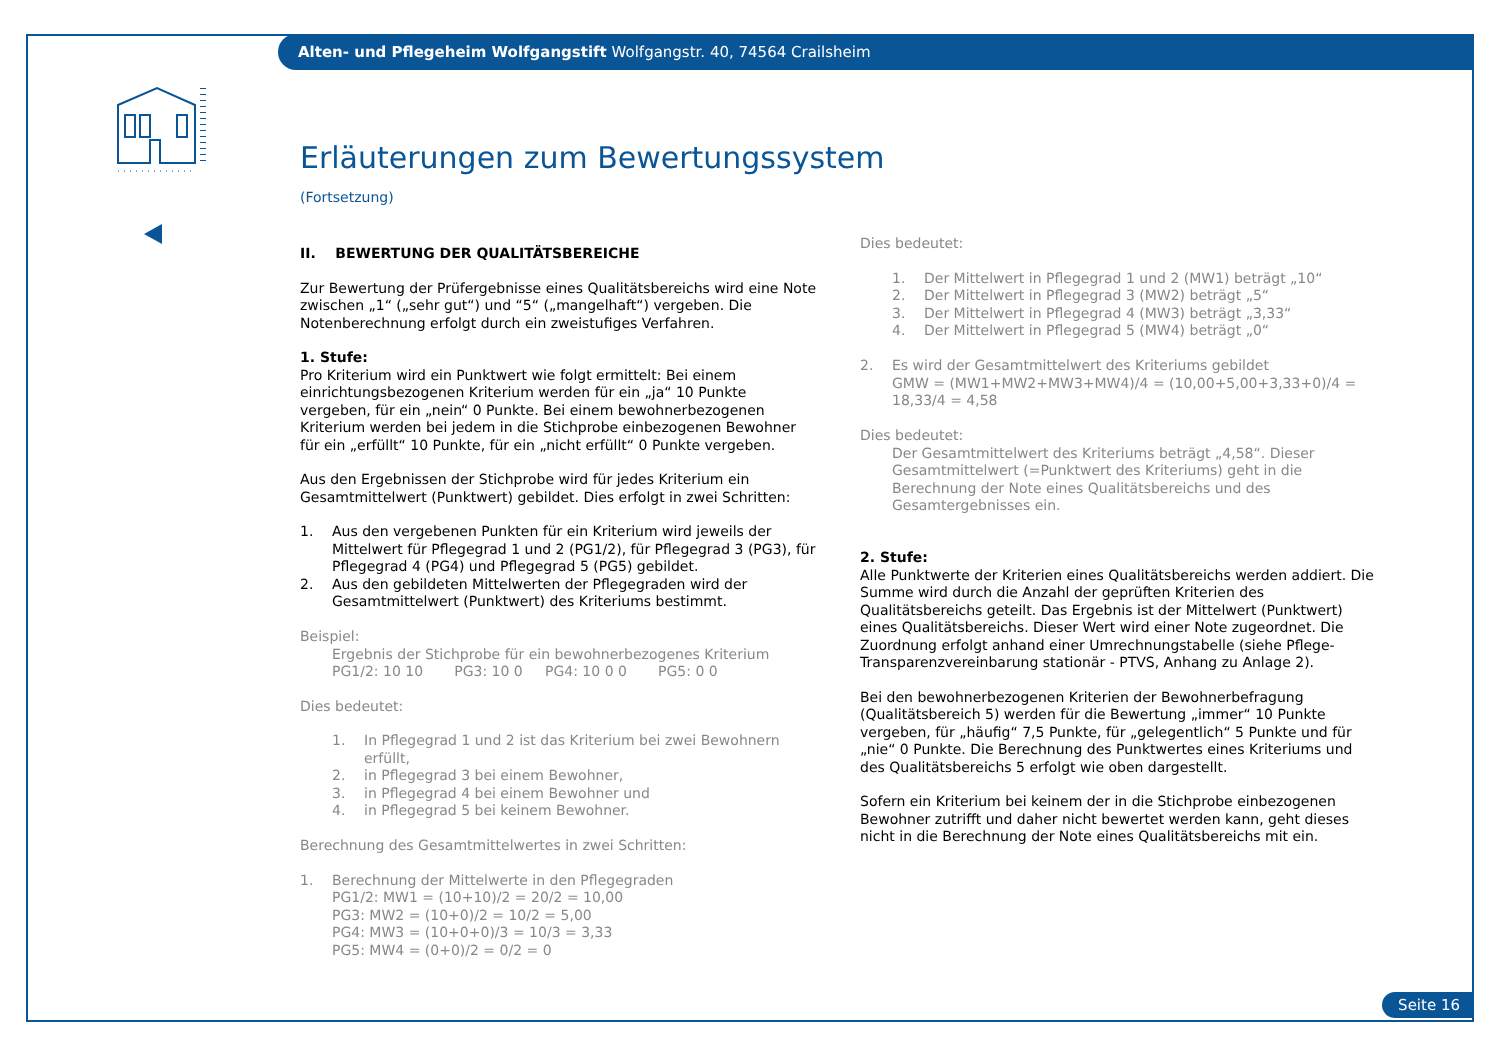Alten- und Pflegeheim Wolfgangstift Wolfgangstr. 40, 74564 Crailsheim
Erläuterungen zum Bewertungssystem
(Fortsetzung)
II. BEWERTUNG DER QUALITÄTSBEREICHE
Zur Bewertung der Prüfergebnisse eines Qualitätsbereichs wird eine Note zwischen „1“ („sehr gut“) und “5“ („mangelhaft“) vergeben. Die Notenberechnung erfolgt durch ein zweistufiges Verfahren.
1. Stufe:
Pro Kriterium wird ein Punktwert wie folgt ermittelt: Bei einem einrichtungsbezogenen Kriterium werden für ein „ja“ 10 Punkte vergeben, für ein „nein“ 0 Punkte. Bei einem bewohnerbezogenen Kriterium werden bei jedem in die Stichprobe einbezogenen Bewohner für ein „erfüllt“ 10 Punkte, für ein „nicht erfüllt“ 0 Punkte vergeben.
Aus den Ergebnissen der Stichprobe wird für jedes Kriterium ein Gesamtmittelwert (Punktwert) gebildet. Dies erfolgt in zwei Schritten:
1. Aus den vergebenen Punkten für ein Kriterium wird jeweils der Mittelwert für Pflegegrad 1 und 2 (PG1/2), für Pflegegrad 3 (PG3), für Pflegegrad 4 (PG4) und Pflegegrad 5 (PG5) gebildet.
2. Aus den gebildeten Mittelwerten der Pflegegraden wird der Gesamtmittelwert (Punktwert) des Kriteriums bestimmt.
Beispiel:
Ergebnis der Stichprobe für ein bewohnerbezogenes Kriterium
PG1/2: 10 10 PG3: 10 0 PG4: 10 0 0 PG5: 0 0
Dies bedeutet:
1. In Pflegegrad 1 und 2 ist das Kriterium bei zwei Bewohnern erfüllt,
2. in Pflegegrad 3 bei einem Bewohner,
3. in Pflegegrad 4 bei einem Bewohner und
4. in Pflegegrad 5 bei keinem Bewohner.
Berechnung des Gesamtmittelwertes in zwei Schritten:
1. Berechnung der Mittelwerte in den Pflegegraden
PG1/2: MW1 = (10+10)/2 = 20/2 = 10,00
PG3: MW2 = (10+0)/2 = 10/2 = 5,00
PG4: MW3 = (10+0+0)/3 = 10/3 = 3,33
PG5: MW4 = (0+0)/2 = 0/2 = 0
Dies bedeutet:
1. Der Mittelwert in Pflegegrad 1 und 2 (MW1) beträgt „10“
2. Der Mittelwert in Pflegegrad 3 (MW2) beträgt „5“
3. Der Mittelwert in Pflegegrad 4 (MW3) beträgt „3,33“
4. Der Mittelwert in Pflegegrad 5 (MW4) beträgt „0“
2. Es wird der Gesamtmittelwert des Kriteriums gebildet
GMW = (MW1+MW2+MW3+MW4)/4 = (10,00+5,00+3,33+0)/4 = 18,33/4 = 4,58
Dies bedeutet:
Der Gesamtmittelwert des Kriteriums beträgt „4,58“. Dieser Gesamtmittelwert (=Punktwert des Kriteriums) geht in die Berechnung der Note eines Qualitätsbereichs und des Gesamtergebnisses ein.
2. Stufe:
Alle Punktwerte der Kriterien eines Qualitätsbereichs werden addiert. Die Summe wird durch die Anzahl der geprüften Kriterien des Qualitätsbereichs geteilt. Das Ergebnis ist der Mittelwert (Punktwert) eines Qualitätsbereichs. Dieser Wert wird einer Note zugeordnet. Die Zuordnung erfolgt anhand einer Umrechnungstabelle (siehe Pflege-Transparenzvereinbarung stationär - PTVS, Anhang zu Anlage 2).
Bei den bewohnerbezogenen Kriterien der Bewohnerbefragung (Qualitätsbereich 5) werden für die Bewertung „immer“ 10 Punkte vergeben, für „häufig“ 7,5 Punkte, für „gelegentlich“ 5 Punkte und für „nie“ 0 Punkte. Die Berechnung des Punktwertes eines Kriteriums und des Qualitätsbereichs 5 erfolgt wie oben dargestellt.
Sofern ein Kriterium bei keinem der in die Stichprobe einbezogenen Bewohner zutrifft und daher nicht bewertet werden kann, geht dieses nicht in die Berechnung der Note eines Qualitätsbereichs mit ein.
Seite 16